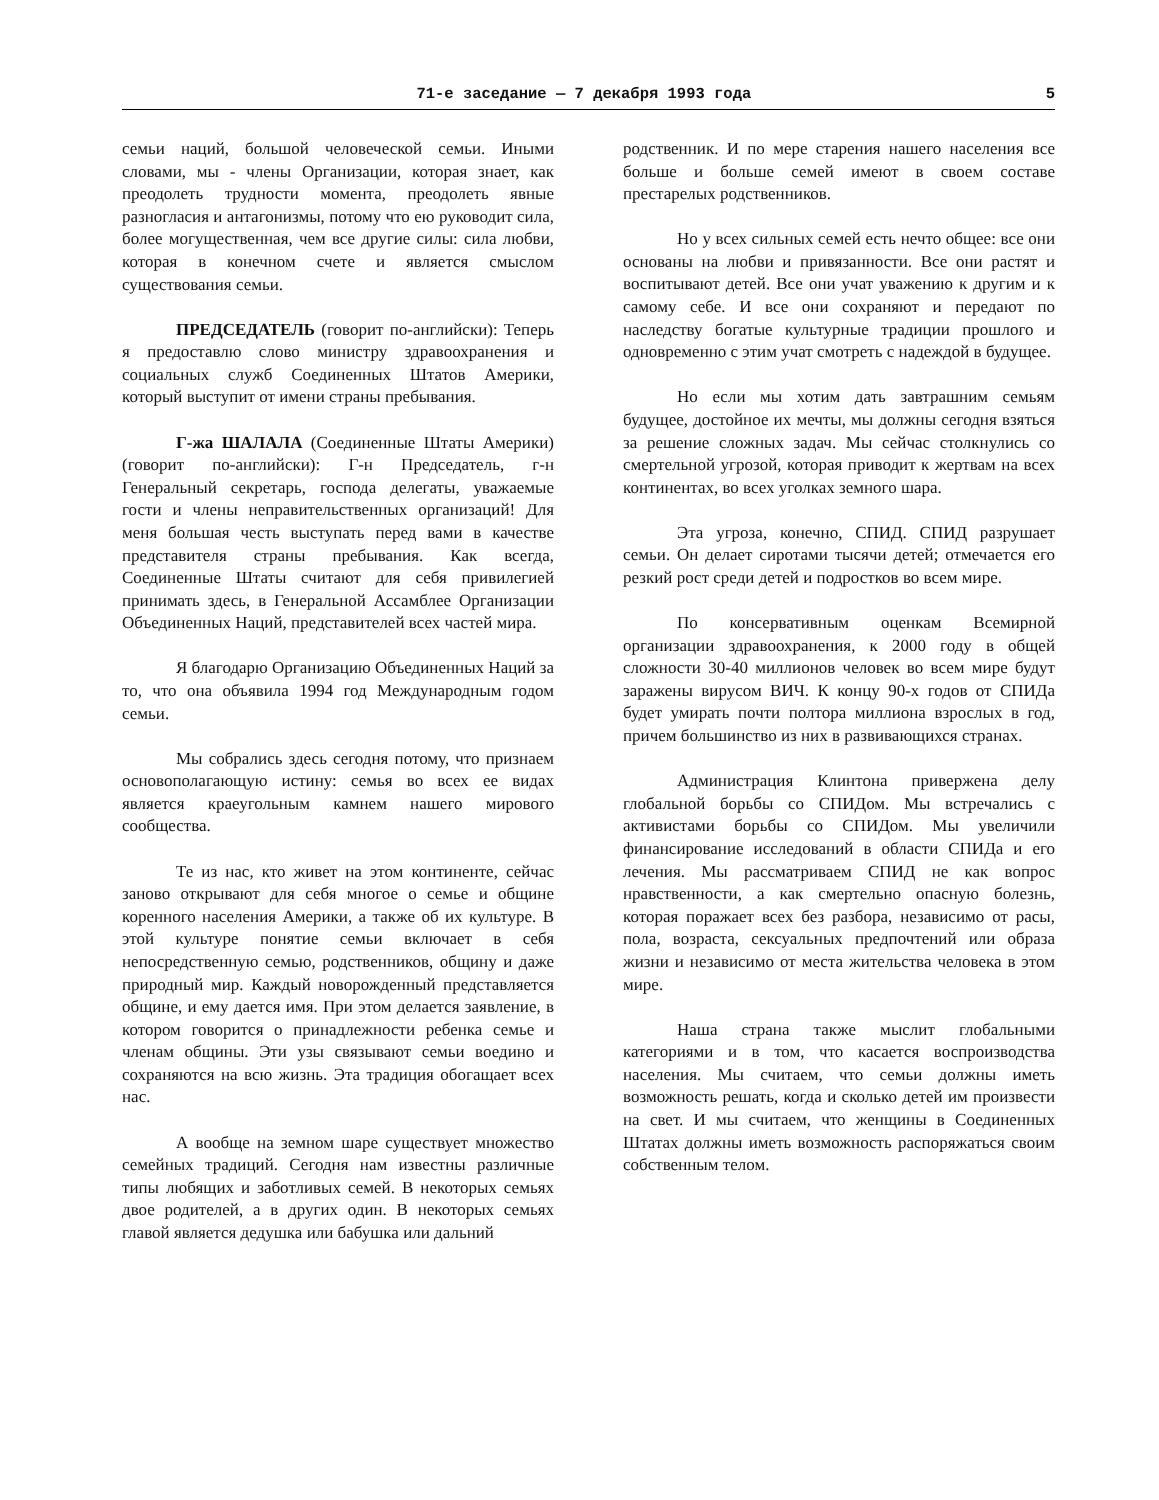71-е заседание — 7 декабря 1993 года 5
семьи наций, большой человеческой семьи. Иными словами, мы - члены Организации, которая знает, как преодолеть трудности момента, преодолеть явные разногласия и антагонизмы, потому что ею руководит сила, более могущественная, чем все другие силы: сила любви, которая в конечном счете и является смыслом существования семьи.
ПРЕДСЕДАТЕЛЬ (говорит по-английски): Теперь я предоставлю слово министру здравоохранения и социальных служб Соединенных Штатов Америки, который выступит от имени страны пребывания.
Г-жа ШАЛАЛА (Соединенные Штаты Америки) (говорит по-английски): Г-н Председатель, г-н Генеральный секретарь, господа делегаты, уважаемые гости и члены неправительственных организаций! Для меня большая честь выступать перед вами в качестве представителя страны пребывания. Как всегда, Соединенные Штаты считают для себя привилегией принимать здесь, в Генеральной Ассамблее Организации Объединенных Наций, представителей всех частей мира.
Я благодарю Организацию Объединенных Наций за то, что она объявила 1994 год Международным годом семьи.
Мы собрались здесь сегодня потому, что признаем основополагающую истину: семья во всех ее видах является краеугольным камнем нашего мирового сообщества.
Те из нас, кто живет на этом континенте, сейчас заново открывают для себя многое о семье и общине коренного населения Америки, а также об их культуре. В этой культуре понятие семьи включает в себя непосредственную семью, родственников, общину и даже природный мир. Каждый новорожденный представляется общине, и ему дается имя. При этом делается заявление, в котором говорится о принадлежности ребенка семье и членам общины. Эти узы связывают семьи воедино и сохраняются на всю жизнь. Эта традиция обогащает всех нас.
А вообще на земном шаре существует множество семейных традиций. Сегодня нам известны различные типы любящих и заботливых семей. В некоторых семьях двое родителей, а в других один. В некоторых семьях главой является дедушка или бабушка или дальний
родственник. И по мере старения нашего населения все больше и больше семей имеют в своем составе престарелых родственников.
Но у всех сильных семей есть нечто общее: все они основаны на любви и привязанности. Все они растят и воспитывают детей. Все они учат уважению к другим и к самому себе. И все они сохраняют и передают по наследству богатые культурные традиции прошлого и одновременно с этим учат смотреть с надеждой в будущее.
Но если мы хотим дать завтрашним семьям будущее, достойное их мечты, мы должны сегодня взяться за решение сложных задач. Мы сейчас столкнулись со смертельной угрозой, которая приводит к жертвам на всех континентах, во всех уголках земного шара.
Эта угроза, конечно, СПИД. СПИД разрушает семьи. Он делает сиротами тысячи детей; отмечается его резкий рост среди детей и подростков во всем мире.
По консервативным оценкам Всемирной организации здравоохранения, к 2000 году в общей сложности 30-40 миллионов человек во всем мире будут заражены вирусом ВИЧ. К концу 90-х годов от СПИДа будет умирать почти полтора миллиона взрослых в год, причем большинство из них в развивающихся странах.
Администрация Клинтона привержена делу глобальной борьбы со СПИДом. Мы встречались с активистами борьбы со СПИДом. Мы увеличили финансирование исследований в области СПИДа и его лечения. Мы рассматриваем СПИД не как вопрос нравственности, а как смертельно опасную болезнь, которая поражает всех без разбора, независимо от расы, пола, возраста, сексуальных предпочтений или образа жизни и независимо от места жительства человека в этом мире.
Наша страна также мыслит глобальными категориями и в том, что касается воспроизводства населения. Мы считаем, что семьи должны иметь возможность решать, когда и сколько детей им произвести на свет. И мы считаем, что женщины в Соединенных Штатах должны иметь возможность распоряжаться своим собственным телом.